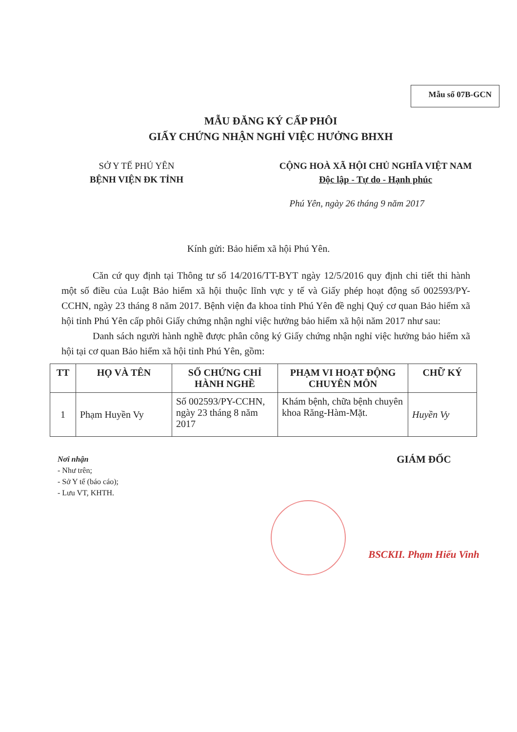Mẫu số 07B-GCN
MẪU ĐĂNG KÝ CẤP PHÔI
GIẤY CHỨNG NHẬN NGHỈ VIỆC HƯỞNG BHXH
SỞ Y TẾ PHÚ YÊN
BỆNH VIỆN ĐK TỈNH
CỘNG HOÀ XÃ HỘI CHỦ NGHĨA VIỆT NAM
Độc lập - Tự do - Hạnh phúc
Phú Yên, ngày 26 tháng 9 năm 2017
Kính gửi: Bảo hiểm xã hội Phú Yên.
Căn cứ quy định tại Thông tư số 14/2016/TT-BYT ngày 12/5/2016 quy định chi tiết thi hành một số điều của Luật Bảo hiểm xã hội thuộc lĩnh vực y tế và Giấy phép hoạt động số 002593/PY-CCHN, ngày 23 tháng 8 năm 2017. Bệnh viện đa khoa tỉnh Phú Yên đề nghị Quý cơ quan Bảo hiểm xã hội tỉnh Phú Yên cấp phôi Giấy chứng nhận nghỉ việc hưởng bảo hiểm xã hội năm 2017 như sau:
Danh sách người hành nghề được phân công ký Giấy chứng nhận nghỉ việc hưởng bảo hiểm xã hội tại cơ quan Bảo hiểm xã hội tỉnh Phú Yên, gồm:
| TT | HỌ VÀ TÊN | SỐ CHỨNG CHỈ HÀNH NGHỀ | PHẠM VI HOẠT ĐỘNG CHUYÊN MÔN | CHỮ KÝ |
| --- | --- | --- | --- | --- |
| 1 | Phạm Huyền Vy | Số 002593/PY-CCHN, ngày 23 tháng 8 năm 2017 | Khám bệnh, chữa bệnh chuyên khoa Răng-Hàm-Mặt. | Huyền Vy |
Nơi nhận
- Như trên;
- Sở Y tế (báo cáo);
- Lưu VT, KHTH.
GIÁM ĐỐC
BSCKII. Phạm Hiếu Vinh